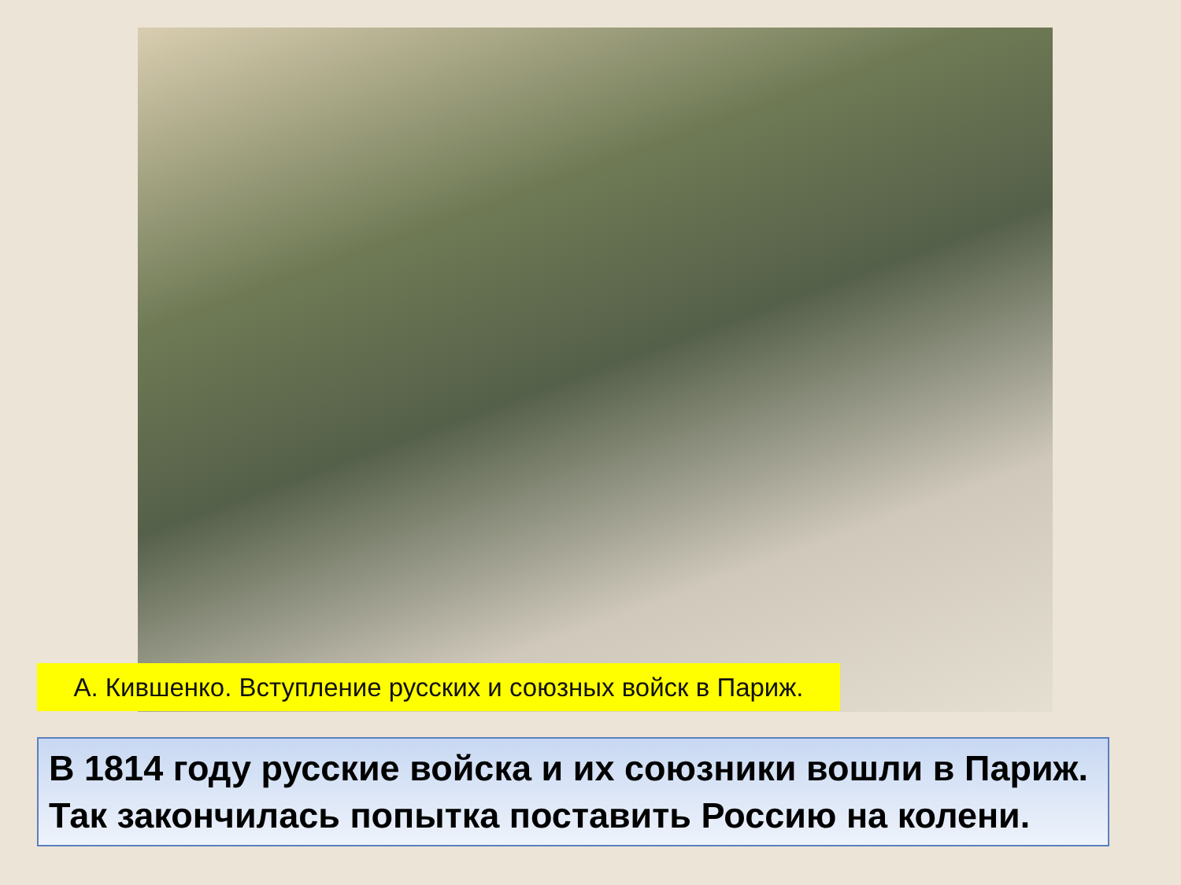А. Кившенко. Вступление русских и союзных войск в Париж.
В 1814 году русские войска и их союзники вошли в Париж. Так закончилась попытка поставить Россию на колени.